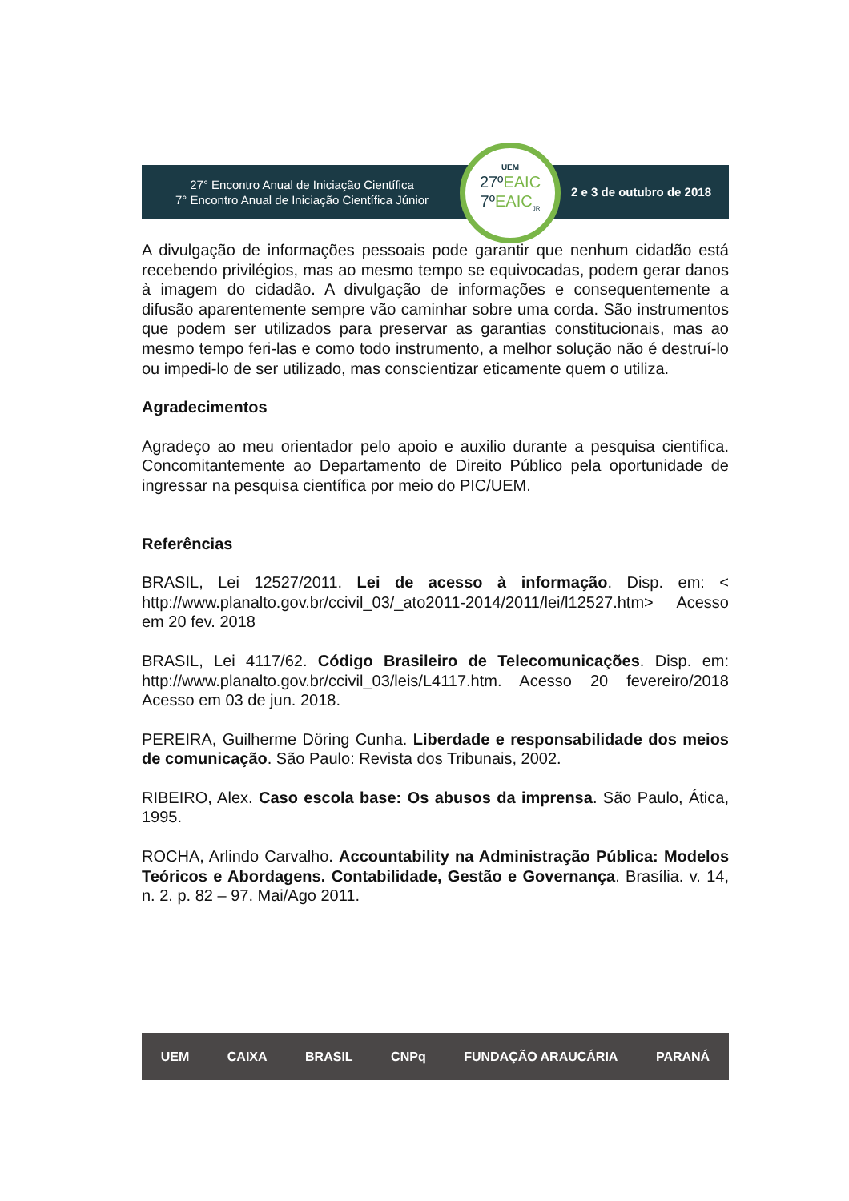27° Encontro Anual de Iniciação Científica
7° Encontro Anual de Iniciação Científica Júnior
2 e 3 de outubro de 2018
UEM
27ºEAIC
7ºEAIC<sub>JR</sub>
A divulgação de informações pessoais pode garantir que nenhum cidadão está recebendo privilégios, mas ao mesmo tempo se equivocadas, podem gerar danos à imagem do cidadão. A divulgação de informações e consequentemente a difusão aparentemente sempre vão caminhar sobre uma corda. São instrumentos que podem ser utilizados para preservar as garantias constitucionais, mas ao mesmo tempo feri-las e como todo instrumento, a melhor solução não é destruí-lo ou impedi-lo de ser utilizado, mas conscientizar eticamente quem o utiliza.
Agradecimentos
Agradeço ao meu orientador pelo apoio e auxilio durante a pesquisa cientifica. Concomitantemente ao Departamento de Direito Público pela oportunidade de ingressar na pesquisa científica por meio do PIC/UEM.
Referências
BRASIL, Lei 12527/2011. Lei de acesso à informação. Disp. em: < http://www.planalto.gov.br/ccivil_03/_ato2011-2014/2011/lei/l12527.htm> Acesso em 20 fev. 2018
BRASIL, Lei 4117/62. Código Brasileiro de Telecomunicações. Disp. em: http://www.planalto.gov.br/ccivil_03/leis/L4117.htm. Acesso 20 fevereiro/2018 Acesso em 03 de jun. 2018.
PEREIRA, Guilherme Döring Cunha. Liberdade e responsabilidade dos meios de comunicação. São Paulo: Revista dos Tribunais, 2002.
RIBEIRO, Alex. Caso escola base: Os abusos da imprensa. São Paulo, Ática, 1995.
ROCHA, Arlindo Carvalho. Accountability na Administração Pública: Modelos Teóricos e Abordagens. Contabilidade, Gestão e Governança. Brasília. v. 14, n. 2. p. 82 – 97. Mai/Ago 2011.
UEM CAIXA BRASIL CNPq FUNDAÇÃO ARAUCÁRIA PARANÁ